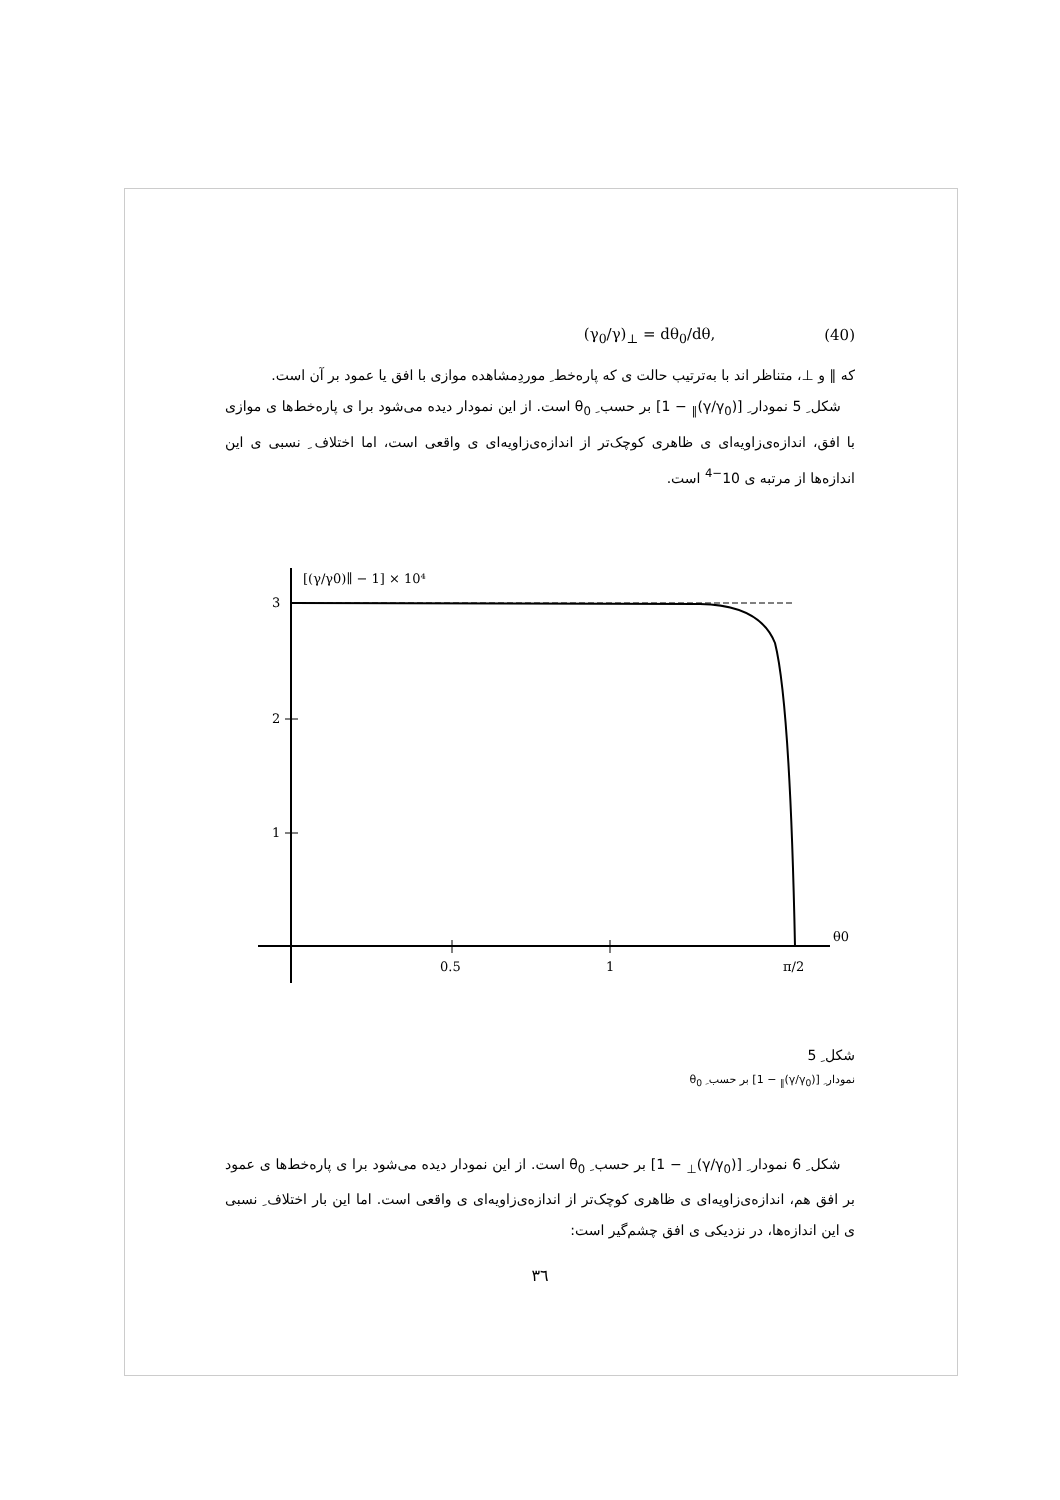(γ<sub>0</sub>/γ)<sub>⊥</sub> = dθ<sub>0</sub>/dθ, (40)
که ∥ و ⊥، متناظر اند با به‌ترتیب حالت ی که پاره‌خط ِ موردِمشاهده موازی با افق یا عمود بر آن است.
شکل ِ 5 نمودار ِ [(γ/γ<sub>0</sub>)<sub>∥</sub> − 1] بر حسب ِ θ<sub>0</sub> است. از این نمودار دیده می‌شود برا ی پاره‌خط‌ها ی موازی با افق، اندازه‌ی‌زاویه‌ای ی ظاهری کوچک‌تر از اندازه‌ی‌زاویه‌ای ی واقعی است، اما اختلاف ِ نسبی ی این اندازه‌ها از مرتبه ی 10<sup>−4</sup> است.
3
2
1
0.5
1
π/2
θ0
[(γ/γ0)∥ − 1] × 10⁴
شکل ِ 5
نمودار ِ [(γ/γ<sub>0</sub>)<sub>∥</sub> − 1] بر حسب ِ θ<sub>0</sub>
شکل ِ 6 نمودار ِ [(γ/γ<sub>0</sub>)<sub>⊥</sub> − 1] بر حسب ِ θ<sub>0</sub> است. از این نمودار دیده می‌شود برا ی پاره‌خط‌ها ی عمود بر افق هم، اندازه‌ی‌زاویه‌ای ی ظاهری کوچک‌تر از اندازه‌ی‌زاویه‌ای ی واقعی است. اما این بار اختلاف ِ نسبی ی این اندازه‌ها، در نزدیکی ی افق چشم‌گیر است:
٣٦